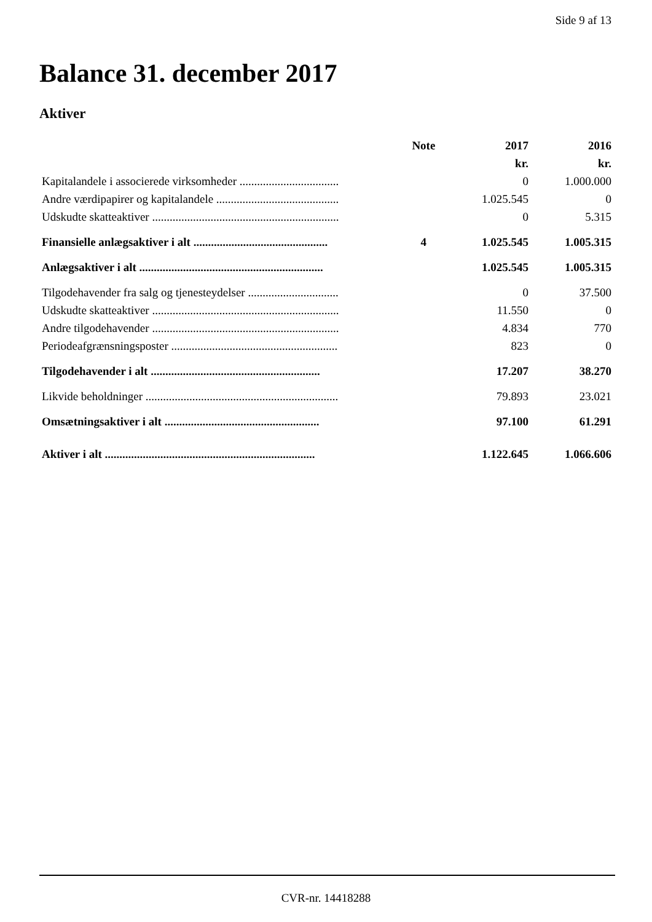Side 9 af 13
Balance 31. december 2017
Aktiver
| | Note | 2017 | 2016 |
| --- | --- | --- | --- |
| | | kr. | kr. |
| Kapitalandele i associerede virksomheder .................................. | | 0 | 1.000.000 |
| Andre værdipapirer og kapitalandele .......................................... | | 1.025.545 | 0 |
| Udskudte skatteaktiver ................................................................ | | 0 | 5.315 |
| Finansielle anlægsaktiver i alt .............................................. | 4 | 1.025.545 | 1.005.315 |
| Anlægsaktiver i alt ............................................................... | | 1.025.545 | 1.005.315 |
| Tilgodehavender fra salg og tjenesteydelser ............................... | | 0 | 37.500 |
| Udskudte skatteaktiver ................................................................ | | 11.550 | 0 |
| Andre tilgodehavender ................................................................ | | 4.834 | 770 |
| Periodeafgrænsningsposter ......................................................... | | 823 | 0 |
| Tilgodehavender i alt .......................................................... | | 17.207 | 38.270 |
| Likvide beholdninger .................................................................. | | 79.893 | 23.021 |
| Omsætningsaktiver i alt ..................................................... | | 97.100 | 61.291 |
| Aktiver i alt ........................................................................ | | 1.122.645 | 1.066.606 |
CVR-nr. 14418288